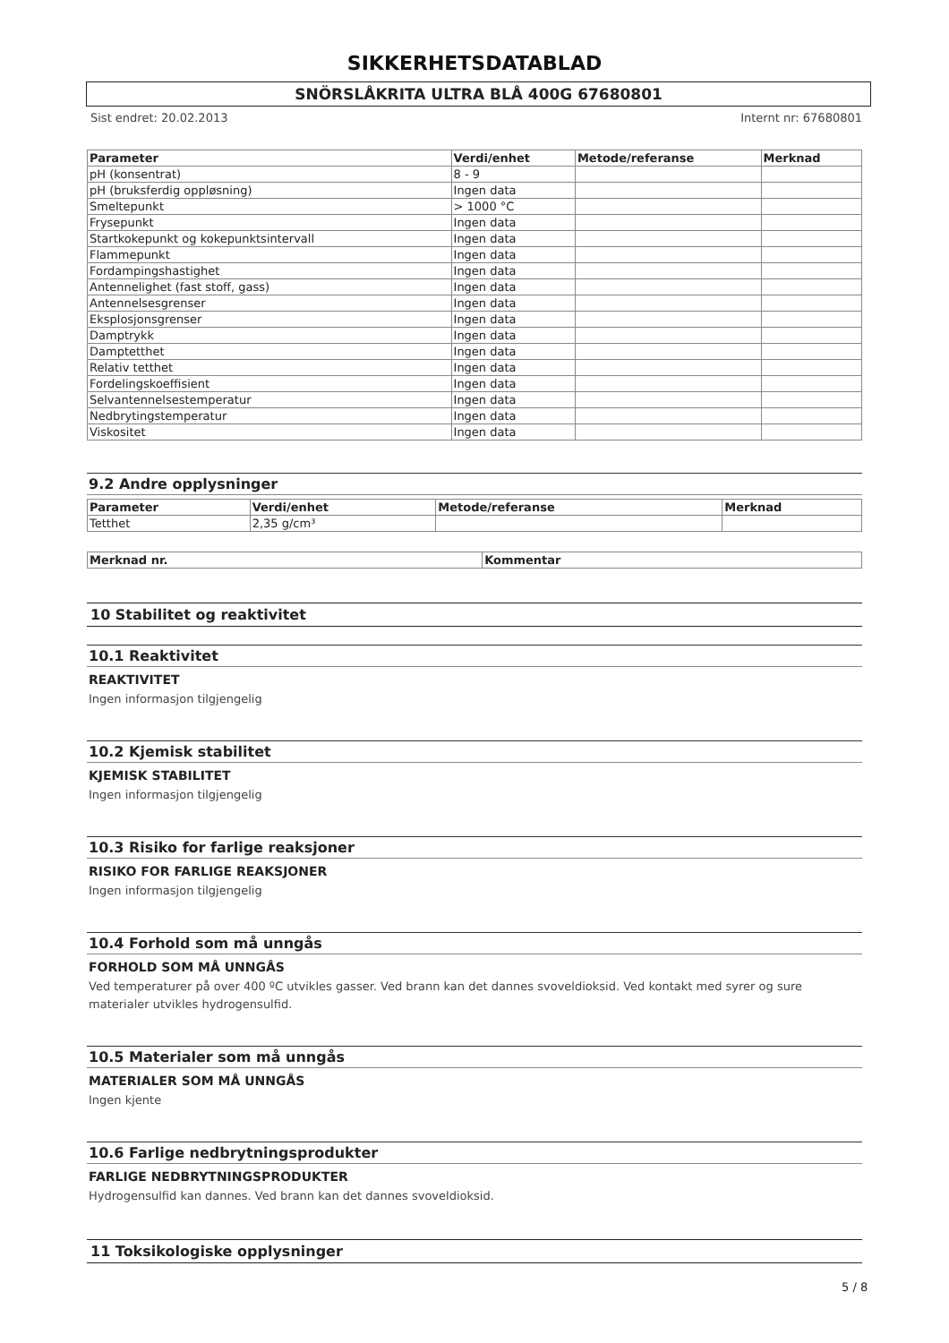SIKKERHETSDATABLAD
SNÖRSLÅKRITA ULTRA BLÅ 400G 67680801
Sist endret: 20.02.2013 Internt nr: 67680801
| Parameter | Verdi/enhet | Metode/referanse | Merknad |
| --- | --- | --- | --- |
| pH (konsentrat) | 8 - 9 | | |
| pH (bruksferdig oppløsning) | Ingen data | | |
| Smeltepunkt | > 1000 °C | | |
| Frysepunkt | Ingen data | | |
| Startkokepunkt og kokepunktsintervall | Ingen data | | |
| Flammepunkt | Ingen data | | |
| Fordampingshastighet | Ingen data | | |
| Antennelighet (fast stoff, gass) | Ingen data | | |
| Antennelsesgrenser | Ingen data | | |
| Eksplosjonsgrenser | Ingen data | | |
| Damptrykk | Ingen data | | |
| Damptetthet | Ingen data | | |
| Relativ tetthet | Ingen data | | |
| Fordelingskoeffisient | Ingen data | | |
| Selvantennelsestemperatur | Ingen data | | |
| Nedbrytingstemperatur | Ingen data | | |
| Viskositet | Ingen data | | |
9.2 Andre opplysninger
| Parameter | Verdi/enhet | Metode/referanse | Merknad |
| --- | --- | --- | --- |
| Tetthet | 2,35 g/cm³ | | |
| Merknad nr. | Kommentar |
| --- | --- |
10 Stabilitet og reaktivitet
10.1 Reaktivitet
REAKTIVITET
Ingen informasjon tilgjengelig
10.2 Kjemisk stabilitet
KJEMISK STABILITET
Ingen informasjon tilgjengelig
10.3 Risiko for farlige reaksjoner
RISIKO FOR FARLIGE REAKSJONER
Ingen informasjon tilgjengelig
10.4 Forhold som må unngås
FORHOLD SOM MÅ UNNGÅS
Ved temperaturer på over 400 ºC utvikles gasser. Ved brann kan det dannes svoveldioksid. Ved kontakt med syrer og sure materialer utvikles hydrogensulfid.
10.5 Materialer som må unngås
MATERIALER SOM MÅ UNNGÅS
Ingen kjente
10.6 Farlige nedbrytningsprodukter
FARLIGE NEDBRYTNINGSPRODUKTER
Hydrogensulfid kan dannes. Ved brann kan det dannes svoveldioksid.
11 Toksikologiske opplysninger
5 / 8